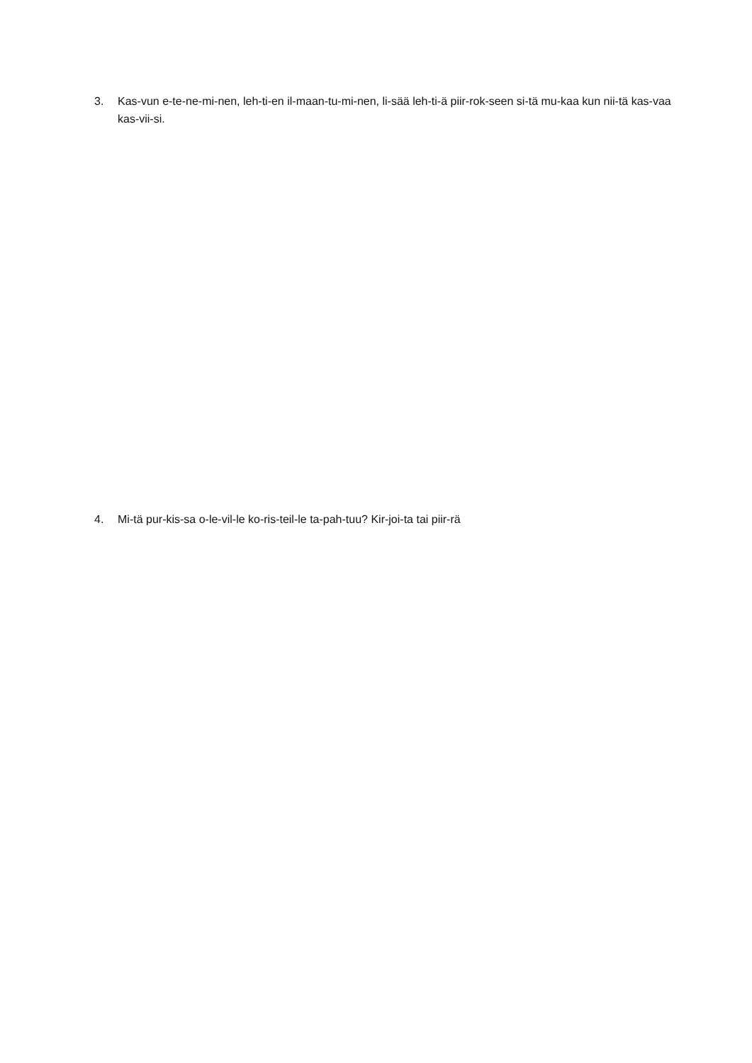3. Kas-vun e-te-ne-mi-nen, leh-ti-en il-maan-tu-mi-nen, li-sää leh-ti-ä piir-rok-seen si-tä mu-kaa kun nii-tä kas-vaa kas-vii-si.
4. Mi-tä pur-kis-sa o-le-vil-le ko-ris-teil-le ta-pah-tuu? Kir-joi-ta tai piir-rä